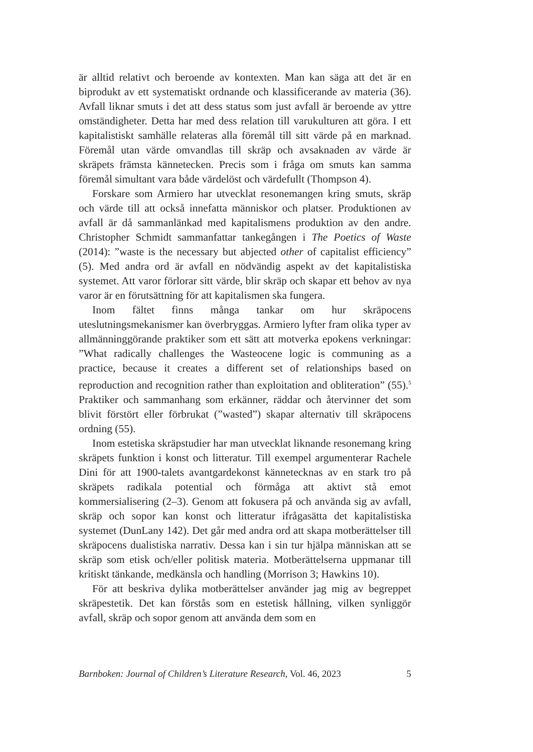är alltid relativt och beroende av kontexten. Man kan säga att det är en biprodukt av ett systematiskt ordnande och klassificerande av materia (36). Avfall liknar smuts i det att dess status som just avfall är beroende av yttre omständigheter. Detta har med dess relation till varukulturen att göra. I ett kapitalistiskt samhälle relateras alla föremål till sitt värde på en marknad. Föremål utan värde omvandlas till skräp och avsaknaden av värde är skräpets främsta kännetecken. Precis som i fråga om smuts kan samma föremål simultant vara både värdelöst och värdefullt (Thompson 4).
Forskare som Armiero har utvecklat resonemangen kring smuts, skräp och värde till att också innefatta människor och platser. Produktionen av avfall är då sammanlänkad med kapitalismens produktion av den andre. Christopher Schmidt sammanfattar tankegången i The Poetics of Waste (2014): ”waste is the necessary but abjected other of capitalist efficiency” (5). Med andra ord är avfall en nödvändig aspekt av det kapitalistiska systemet. Att varor förlorar sitt värde, blir skräp och skapar ett behov av nya varor är en förutsättning för att kapitalismen ska fungera.
Inom fältet finns många tankar om hur skräpocens uteslutningsmekanismer kan överbryggas. Armiero lyfter fram olika typer av allmänninggörande praktiker som ett sätt att motverka epokens verkningar: ”What radically challenges the Wasteocene logic is communing as a practice, because it creates a different set of relationships based on reproduction and recognition rather than exploitation and obliteration” (55).<sup>5</sup> Praktiker och sammanhang som erkänner, räddar och återvinner det som blivit förstört eller förbrukat (”wasted”) skapar alternativ till skräpocens ordning (55).
Inom estetiska skräpstudier har man utvecklat liknande resonemang kring skräpets funktion i konst och litteratur. Till exempel argumenterar Rachele Dini för att 1900-talets avantgardekonst kännetecknas av en stark tro på skräpets radikala potential och förmåga att aktivt stå emot kommersialisering (2–3). Genom att fokusera på och använda sig av avfall, skräp och sopor kan konst och litteratur ifrågasätta det kapitalistiska systemet (DunLany 142). Det går med andra ord att skapa motberättelser till skräpocens dualistiska narrativ. Dessa kan i sin tur hjälpa människan att se skräp som etisk och/eller politisk materia. Motberättelserna uppmanar till kritiskt tänkande, medkänsla och handling (Morrison 3; Hawkins 10).
För att beskriva dylika motberättelser använder jag mig av begreppet skräpestetik. Det kan förstås som en estetisk hållning, vilken synliggör avfall, skräp och sopor genom att använda dem som en
Barnboken: Journal of Children’s Literature Research, Vol. 46, 2023 5